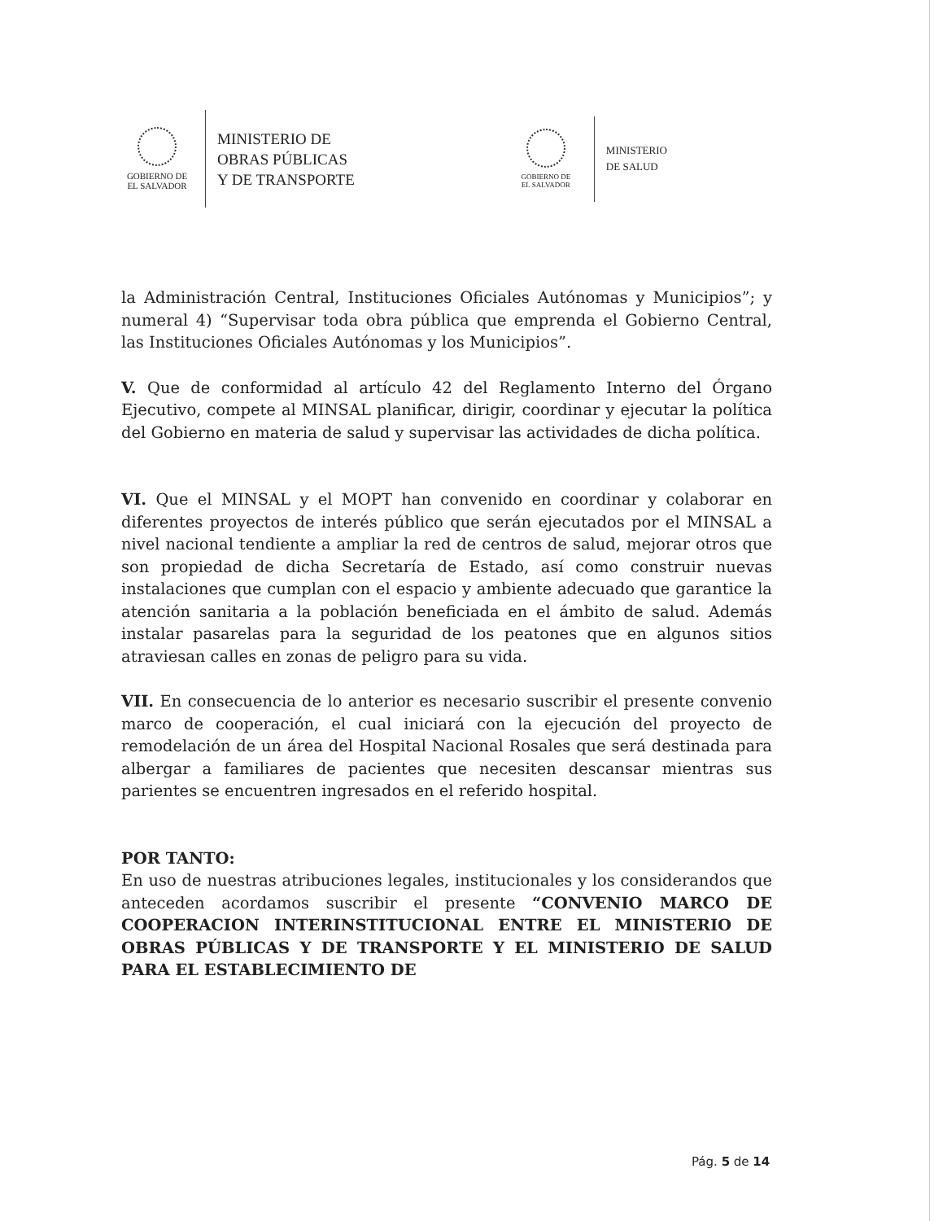GOBIERNO DE
EL SALVADOR
MINISTERIO DE
OBRAS PÚBLICAS
Y DE TRANSPORTE
GOBIERNO DE
EL SALVADOR
MINISTERIO
DE SALUD
la Administración Central, Instituciones Oficiales Autónomas y Municipios”; y numeral 4) “Supervisar toda obra pública que emprenda el Gobierno Central, las Instituciones Oficiales Autónomas y los Municipios”.
V. Que de conformidad al artículo 42 del Reglamento Interno del Órgano Ejecutivo, compete al MINSAL planificar, dirigir, coordinar y ejecutar la política del Gobierno en materia de salud y supervisar las actividades de dicha política.
VI. Que el MINSAL y el MOPT han convenido en coordinar y colaborar en diferentes proyectos de interés público que serán ejecutados por el MINSAL a nivel nacional tendiente a ampliar la red de centros de salud, mejorar otros que son propiedad de dicha Secretaría de Estado, así como construir nuevas instalaciones que cumplan con el espacio y ambiente adecuado que garantice la atención sanitaria a la población beneficiada en el ámbito de salud. Además instalar pasarelas para la seguridad de los peatones que en algunos sitios atraviesan calles en zonas de peligro para su vida.
VII. En consecuencia de lo anterior es necesario suscribir el presente convenio marco de cooperación, el cual iniciará con la ejecución del proyecto de remodelación de un área del Hospital Nacional Rosales que será destinada para albergar a familiares de pacientes que necesiten descansar mientras sus parientes se encuentren ingresados en el referido hospital.
POR TANTO:
En uso de nuestras atribuciones legales, institucionales y los considerandos que anteceden acordamos suscribir el presente “CONVENIO MARCO DE COOPERACION INTERINSTITUCIONAL ENTRE EL MINISTERIO DE OBRAS PÚBLICAS Y DE TRANSPORTE Y EL MINISTERIO DE SALUD PARA EL ESTABLECIMIENTO DE
Pág. 5 de 14